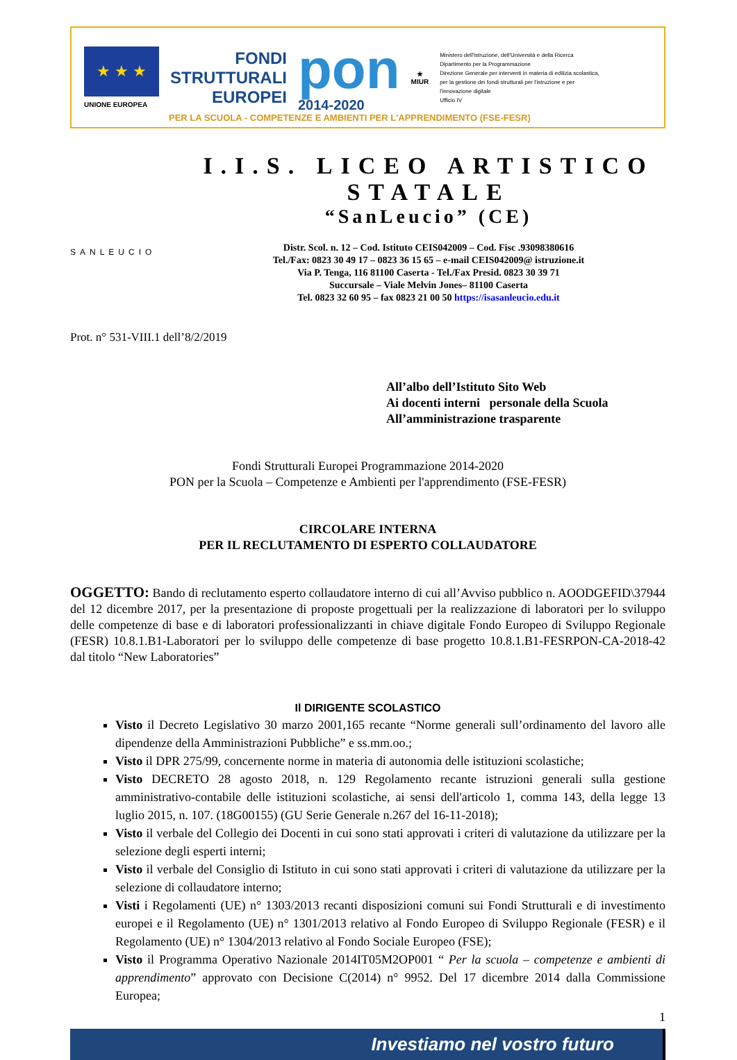★ ★ ★
UNIONE EUROPEA
FONDI
STRUTTURALI
EUROPEI
pon
2014-2020
★
MIUR
Ministero dell'Istruzione, dell'Università e della Ricerca
Dipartimento per la Programmazione
Direzione Generale per interventi in materia di edilizia scolastica, per la gestione dei fondi strutturali per l'istruzione e per l'innovazione digitale
Ufficio IV
PER LA SCUOLA - COMPETENZE E AMBIENTI PER L'APPRENDIMENTO (FSE-FESR)
SANLEUCIO
I.I.S. LICEO ARTISTICO STATALE
“SanLeucio” (CE)
Distr. Scol. n. 12 – Cod. Istituto CEIS042009 – Cod. Fisc .93098380616
Tel./Fax: 0823 30 49 17 – 0823 36 15 65 – e-mail CEIS042009@ istruzione.it
Via P. Tenga, 116 81100 Caserta - Tel./Fax Presid. 0823 30 39 71
Succursale – Viale Melvin Jones– 81100 Caserta
Tel. 0823 32 60 95 – fax 0823 21 00 50 https://isasanleucio.edu.it
Prot. n° 531-VIII.1 dell’8/2/2019
All’albo dell’Istituto Sito Web
Ai docenti interni personale della Scuola
All’amministrazione trasparente
Fondi Strutturali Europei Programmazione 2014-2020
PON per la Scuola – Competenze e Ambienti per l'apprendimento (FSE-FESR)
CIRCOLARE INTERNA
PER IL RECLUTAMENTO DI ESPERTO COLLAUDATORE
OGGETTO: Bando di reclutamento esperto collaudatore interno di cui all’Avviso pubblico n. AOODGEFID\37944 del 12 dicembre 2017, per la presentazione di proposte progettuali per la realizzazione di laboratori per lo sviluppo delle competenze di base e di laboratori professionalizzanti in chiave digitale Fondo Europeo di Sviluppo Regionale (FESR) 10.8.1.B1-Laboratori per lo sviluppo delle competenze di base progetto 10.8.1.B1-FESRPON-CA-2018-42 dal titolo “New Laboratories”
Il DIRIGENTE SCOLASTICO
Visto il Decreto Legislativo 30 marzo 2001,165 recante “Norme generali sull’ordinamento del lavoro alle dipendenze della Amministrazioni Pubbliche” e ss.mm.oo.;
Visto il DPR 275/99, concernente norme in materia di autonomia delle istituzioni scolastiche;
Visto DECRETO 28 agosto 2018, n. 129 Regolamento recante istruzioni generali sulla gestione amministrativo-contabile delle istituzioni scolastiche, ai sensi dell'articolo 1, comma 143, della legge 13 luglio 2015, n. 107. (18G00155) (GU Serie Generale n.267 del 16-11-2018);
Visto il verbale del Collegio dei Docenti in cui sono stati approvati i criteri di valutazione da utilizzare per la selezione degli esperti interni;
Visto il verbale del Consiglio di Istituto in cui sono stati approvati i criteri di valutazione da utilizzare per la selezione di collaudatore interno;
Visti i Regolamenti (UE) n° 1303/2013 recanti disposizioni comuni sui Fondi Strutturali e di investimento europei e il Regolamento (UE) n° 1301/2013 relativo al Fondo Europeo di Sviluppo Regionale (FESR) e il Regolamento (UE) n° 1304/2013 relativo al Fondo Sociale Europeo (FSE);
Visto il Programma Operativo Nazionale 2014IT05M2OP001 “ Per la scuola – competenze e ambienti di apprendimento” approvato con Decisione C(2014) n° 9952. Del 17 dicembre 2014 dalla Commissione Europea;
1
Investiamo nel vostro futuro